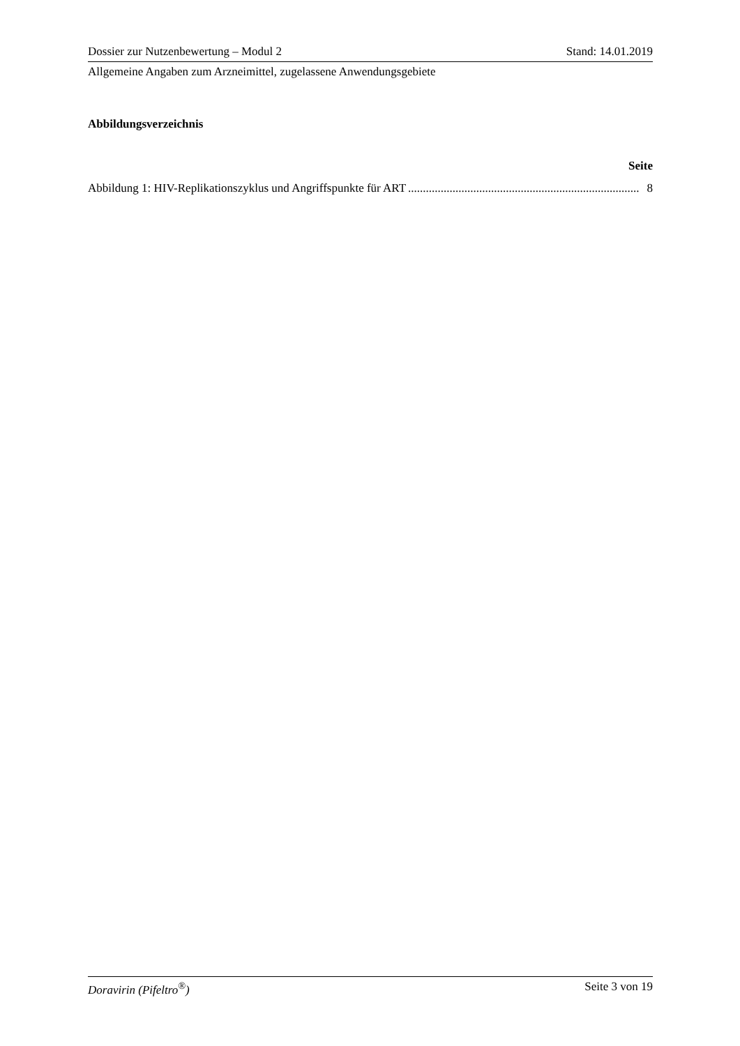Dossier zur Nutzenbewertung – Modul 2 Stand: 14.01.2019
Allgemeine Angaben zum Arzneimittel, zugelassene Anwendungsgebiete
Abbildungsverzeichnis
Seite
Abbildung 1: HIV-Replikationszyklus und Angriffspunkte für ART .............................................................................. 8
Doravirin (Pifeltro<sup>®</sup>) Seite 3 von 19